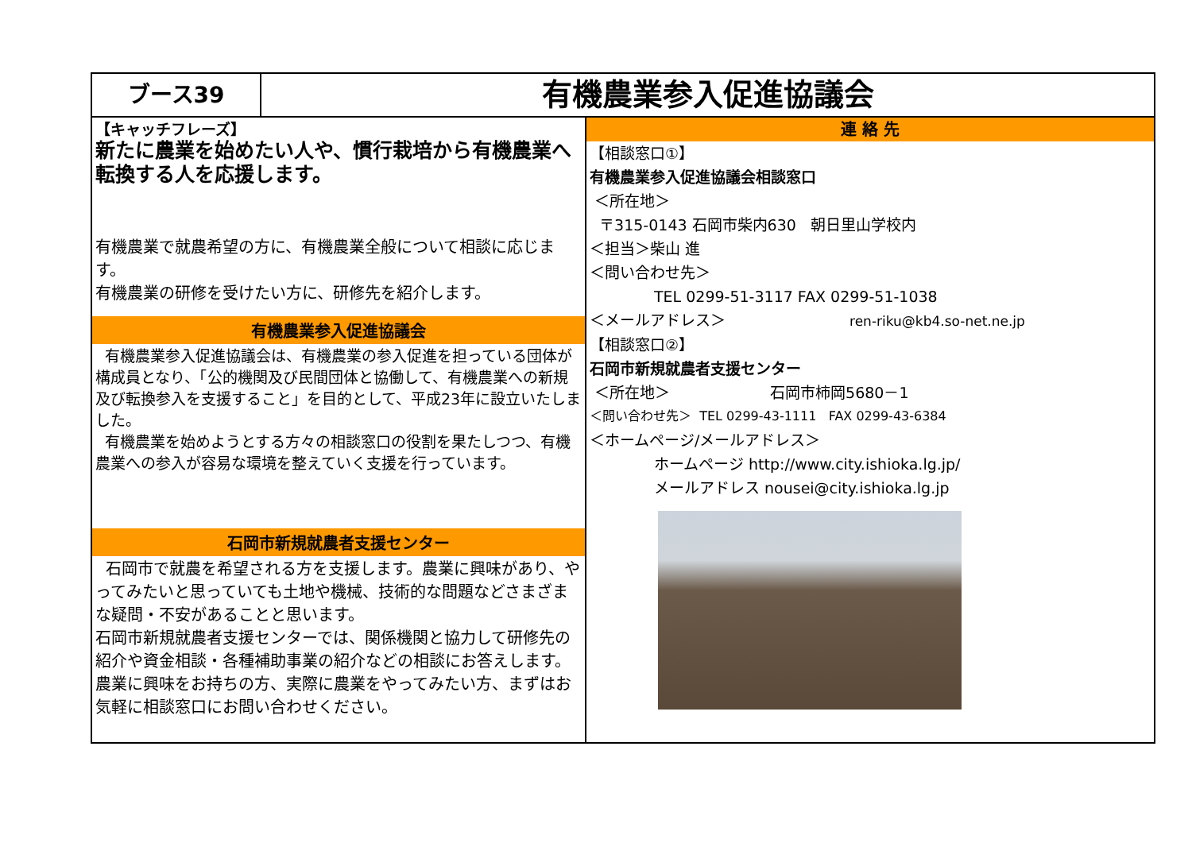ブース39
有機農業参入促進協議会
【キャッチフレーズ】
新たに農業を始めたい人や、慣行栽培から有機農業へ転換する人を応援します。
有機農業で就農希望の方に、有機農業全般について相談に応じます。
有機農業の研修を受けたい方に、研修先を紹介します。
有機農業参入促進協議会
有機農業参入促進協議会は、有機農業の参入促進を担っている団体が構成員となり、「公的機関及び民間団体と協働して、有機農業への新規及び転換参入を支援すること」を目的として、平成23年に設立いたしました。
有機農業を始めようとする方々の相談窓口の役割を果たしつつ、有機農業への参入が容易な環境を整えていく支援を行っています。
石岡市新規就農者支援センター
石岡市で就農を希望される方を支援します。農業に興味があり、やってみたいと思っていても土地や機械、技術的な問題などさまざまな疑問・不安があることと思います。
石岡市新規就農者支援センターでは、関係機関と協力して研修先の紹介や資金相談・各種補助事業の紹介などの相談にお答えします。
農業に興味をお持ちの方、実際に農業をやってみたい方、まずはお気軽に相談窓口にお問い合わせください。
連 絡 先
【相談窓口①】
有機農業参入促進協議会相談窓口
＜所在地＞
〒315-0143 石岡市柴内630 朝日里山学校内
＜担当＞柴山 進
＜問い合わせ先＞
TEL 0299-51-3117 FAX 0299-51-1038
＜メールアドレス＞ ren-riku@kb4.so-net.ne.jp
【相談窓口②】
石岡市新規就農者支援センター
＜所在地＞ 石岡市柿岡5680－1
＜問い合わせ先＞ TEL 0299-43-1111 FAX 0299-43-6384
＜ホームページ/メールアドレス＞
ホームページ http://www.city.ishioka.lg.jp/
メールアドレス nousei@city.ishioka.lg.jp